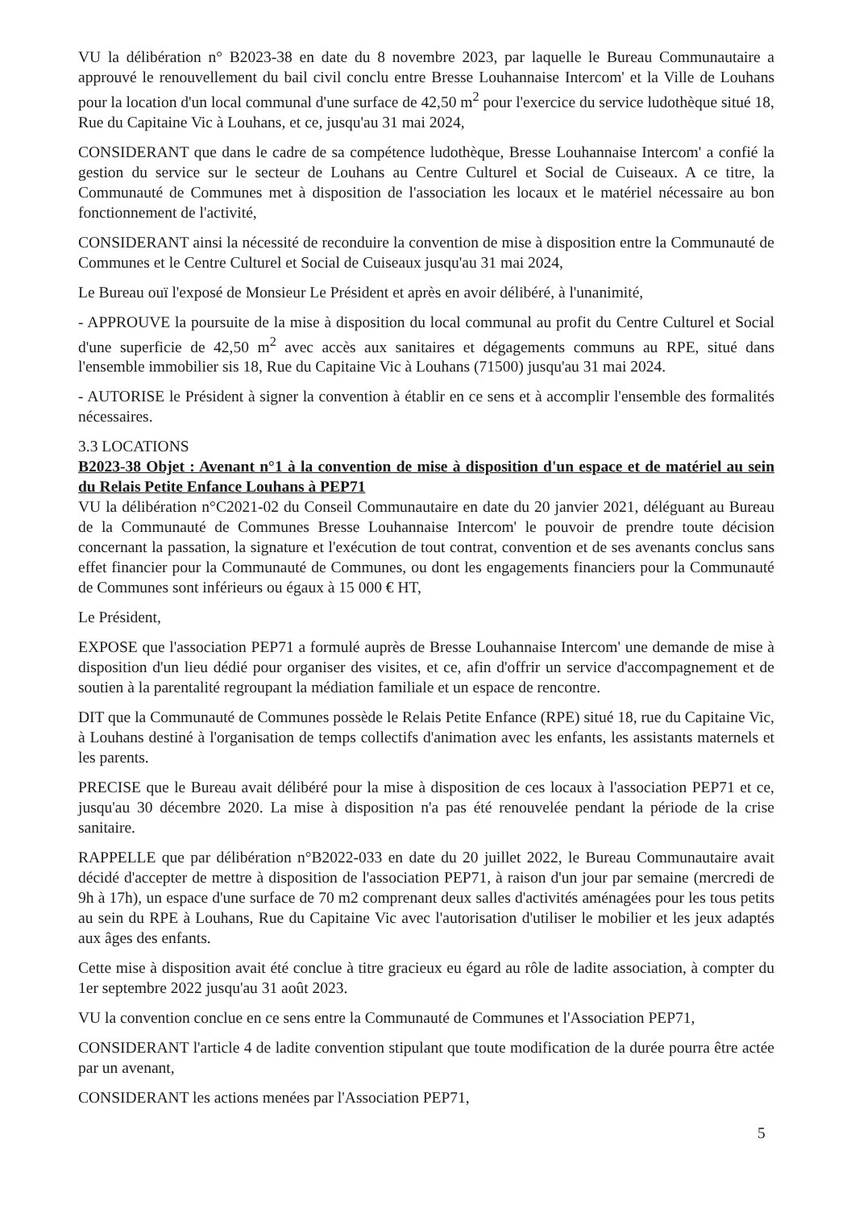VU la délibération n° B2023-38 en date du 8 novembre 2023, par laquelle le Bureau Communautaire a approuvé le renouvellement du bail civil conclu entre Bresse Louhannaise Intercom' et la Ville de Louhans pour la location d'un local communal d'une surface de 42,50 m<sup>2</sup> pour l'exercice du service ludothèque situé 18, Rue du Capitaine Vic à Louhans, et ce, jusqu'au 31 mai 2024,
CONSIDERANT que dans le cadre de sa compétence ludothèque, Bresse Louhannaise Intercom' a confié la gestion du service sur le secteur de Louhans au Centre Culturel et Social de Cuiseaux. A ce titre, la Communauté de Communes met à disposition de l'association les locaux et le matériel nécessaire au bon fonctionnement de l'activité,
CONSIDERANT ainsi la nécessité de reconduire la convention de mise à disposition entre la Communauté de Communes et le Centre Culturel et Social de Cuiseaux jusqu'au 31 mai 2024,
Le Bureau ouï l'exposé de Monsieur Le Président et après en avoir délibéré, à l'unanimité,
- APPROUVE la poursuite de la mise à disposition du local communal au profit du Centre Culturel et Social d'une superficie de 42,50 m<sup>2</sup> avec accès aux sanitaires et dégagements communs au RPE, situé dans l'ensemble immobilier sis 18, Rue du Capitaine Vic à Louhans (71500) jusqu'au 31 mai 2024.
- AUTORISE le Président à signer la convention à établir en ce sens et à accomplir l'ensemble des formalités nécessaires.
3.3 LOCATIONS
B2023-38 Objet : Avenant n°1 à la convention de mise à disposition d'un espace et de matériel au sein du Relais Petite Enfance Louhans à PEP71
VU la délibération n°C2021-02 du Conseil Communautaire en date du 20 janvier 2021, déléguant au Bureau de la Communauté de Communes Bresse Louhannaise Intercom' le pouvoir de prendre toute décision concernant la passation, la signature et l'exécution de tout contrat, convention et de ses avenants conclus sans effet financier pour la Communauté de Communes, ou dont les engagements financiers pour la Communauté de Communes sont inférieurs ou égaux à 15 000 € HT,
Le Président,
EXPOSE que l'association PEP71 a formulé auprès de Bresse Louhannaise Intercom' une demande de mise à disposition d'un lieu dédié pour organiser des visites, et ce, afin d'offrir un service d'accompagnement et de soutien à la parentalité regroupant la médiation familiale et un espace de rencontre.
DIT que la Communauté de Communes possède le Relais Petite Enfance (RPE) situé 18, rue du Capitaine Vic, à Louhans destiné à l'organisation de temps collectifs d'animation avec les enfants, les assistants maternels et les parents.
PRECISE que le Bureau avait délibéré pour la mise à disposition de ces locaux à l'association PEP71 et ce, jusqu'au 30 décembre 2020. La mise à disposition n'a pas été renouvelée pendant la période de la crise sanitaire.
RAPPELLE que par délibération n°B2022-033 en date du 20 juillet 2022, le Bureau Communautaire avait décidé d'accepter de mettre à disposition de l'association PEP71, à raison d'un jour par semaine (mercredi de 9h à 17h), un espace d'une surface de 70 m2 comprenant deux salles d'activités aménagées pour les tous petits au sein du RPE à Louhans, Rue du Capitaine Vic avec l'autorisation d'utiliser le mobilier et les jeux adaptés aux âges des enfants.
Cette mise à disposition avait été conclue à titre gracieux eu égard au rôle de ladite association, à compter du 1er septembre 2022 jusqu'au 31 août 2023.
VU la convention conclue en ce sens entre la Communauté de Communes et l'Association PEP71,
CONSIDERANT l'article 4 de ladite convention stipulant que toute modification de la durée pourra être actée par un avenant,
CONSIDERANT les actions menées par l'Association PEP71,
5